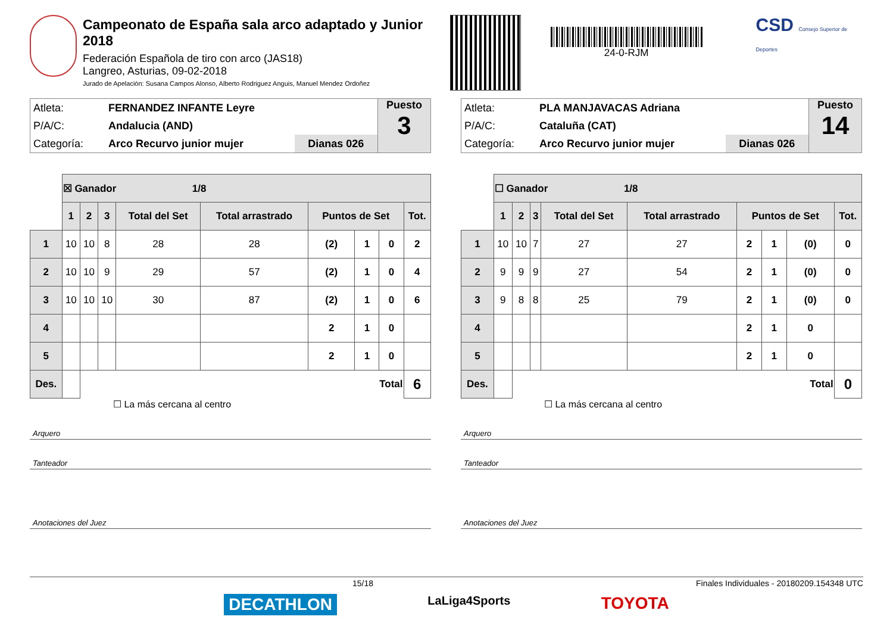Campeonato de España sala arco adaptado y Junior 2018
Federación Española de tiro con arco (JAS18)
Langreo, Asturias, 09-02-2018
Jurado de Apelación: Susana Campos Alonso, Alberto Rodriguez Anguis, Manuel Mendez Ordoñez
24-0-RJM
CSD Consejo Superior de Deportes
| Atleta: | FERNANDEZ INFANTE Leyre | |
| P/A/C: | Andalucia (AND) | |
| Categoría: | Arco Recurvo junior mujer | Dianas 026 |
Puesto
3
| | ☒ Ganador 1/8 | | | | | | | | |
| | 1 | 2 | 3 | Total del Set | Total arrastrado | Puntos de Set | | | Tot. |
| 1 | 10 | 10 | 8 | 28 | 28 | (2) | 1 | 0 | 2 |
| 2 | 10 | 10 | 9 | 29 | 57 | (2) | 1 | 0 | 4 |
| 3 | 10 | 10 | 10 | 30 | 87 | (2) | 1 | 0 | 6 |
| 4 | | | | | | 2 | 1 | 0 | |
| 5 | | | | | | 2 | 1 | 0 | |
| Des. | | Total | | | | | | | 6 |
☐ La más cercana al centro
Arquero
Tanteador
Anotaciones del Juez
| Atleta: | PLA MANJAVACAS Adriana | |
| P/A/C: | Cataluña (CAT) | |
| Categoría: | Arco Recurvo junior mujer | Dianas 026 |
Puesto
14
| | ☐ Ganador 1/8 | | | | | | | | |
| | 1 | 2 | 3 | Total del Set | Total arrastrado | Puntos de Set | | | Tot. |
| 1 | 10 | 10 | 7 | 27 | 27 | 2 | 1 | (0) | 0 |
| 2 | 9 | 9 | 9 | 27 | 54 | 2 | 1 | (0) | 0 |
| 3 | 9 | 8 | 8 | 25 | 79 | 2 | 1 | (0) | 0 |
| 4 | | | | | | 2 | 1 | 0 | |
| 5 | | | | | | 2 | 1 | 0 | |
| Des. | | Total | | | | | | | 0 |
☐ La más cercana al centro
Arquero
Tanteador
Anotaciones del Juez
15/18 Finales Individuales - 20180209.154348 UTC
DECATHLON LaLiga4Sports TOYOTA